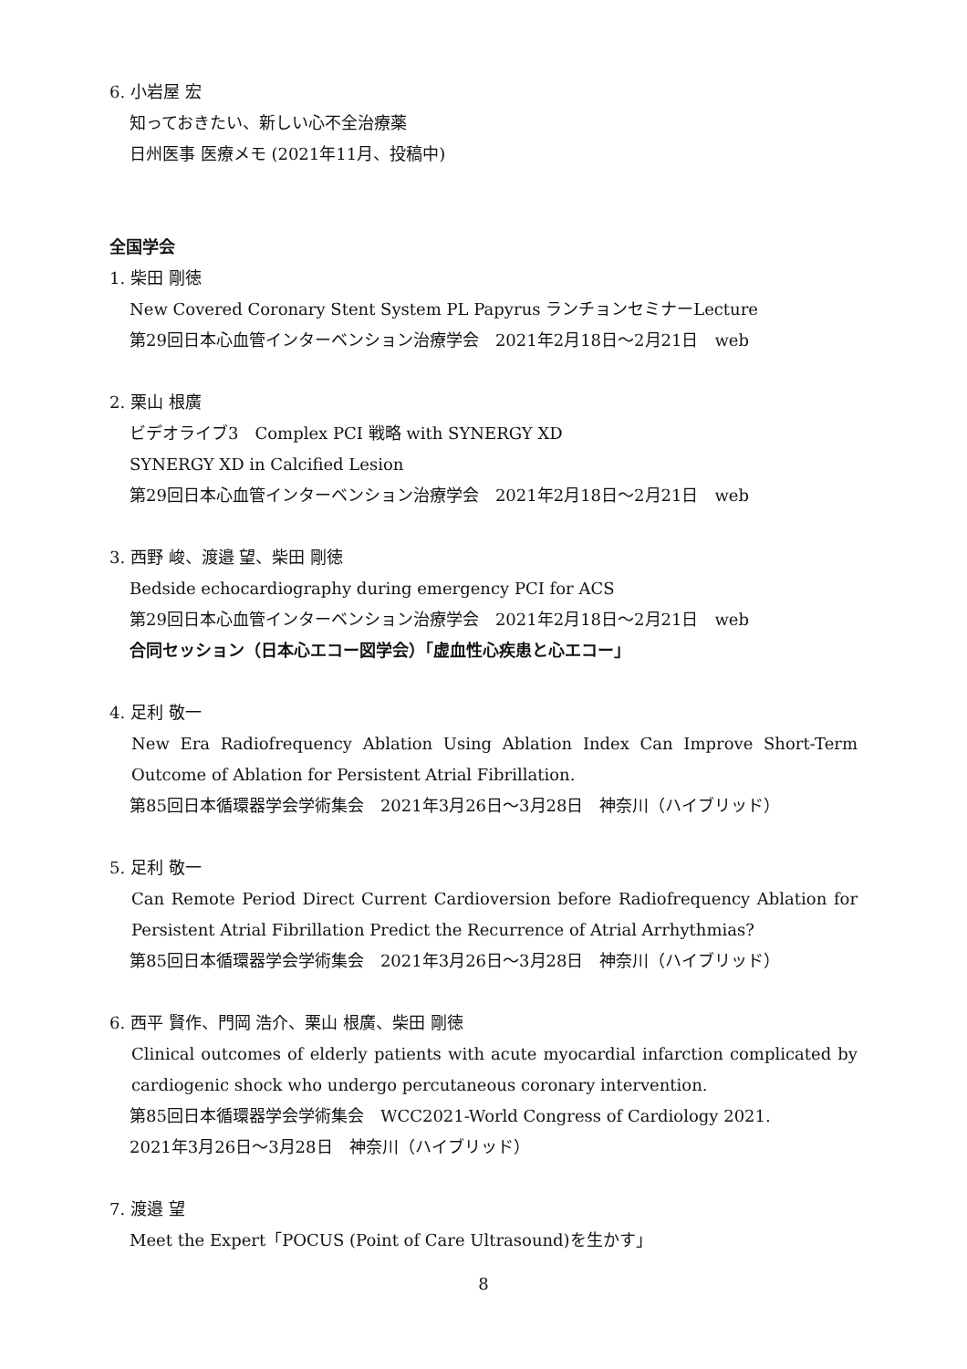6. 小岩屋 宏
知っておきたい、新しい心不全治療薬
日州医事 医療メモ (2021年11月、投稿中)
全国学会
1. 柴田 剛徳
New Covered Coronary Stent System PL Papyrus ランチョンセミナーLecture
第29回日本心血管インターベンション治療学会　2021年2月18日～2月21日　web
2. 栗山 根廣
ビデオライブ3　Complex PCI 戦略 with SYNERGY XD
SYNERGY XD in Calcified Lesion
第29回日本心血管インターベンション治療学会　2021年2月18日～2月21日　web
3. 西野 峻、渡邉 望、柴田 剛徳
Bedside echocardiography during emergency PCI for ACS
第29回日本心血管インターベンション治療学会　2021年2月18日～2月21日　web
合同セッション（日本心エコー図学会）「虚血性心疾患と心エコー」
4. 足利 敬一
New Era Radiofrequency Ablation Using Ablation Index Can Improve Short-Term Outcome of Ablation for Persistent Atrial Fibrillation.
第85回日本循環器学会学術集会　2021年3月26日～3月28日　神奈川（ハイブリッド）
5. 足利 敬一
Can Remote Period Direct Current Cardioversion before Radiofrequency Ablation for Persistent Atrial Fibrillation Predict the Recurrence of Atrial Arrhythmias?
第85回日本循環器学会学術集会　2021年3月26日～3月28日　神奈川（ハイブリッド）
6. 西平 賢作、門岡 浩介、栗山 根廣、柴田 剛徳
Clinical outcomes of elderly patients with acute myocardial infarction complicated by cardiogenic shock who undergo percutaneous coronary intervention.
第85回日本循環器学会学術集会　WCC2021-World Congress of Cardiology 2021.
2021年3月26日～3月28日　神奈川（ハイブリッド）
7. 渡邉 望
Meet the Expert「POCUS (Point of Care Ultrasound)を生かす」
8